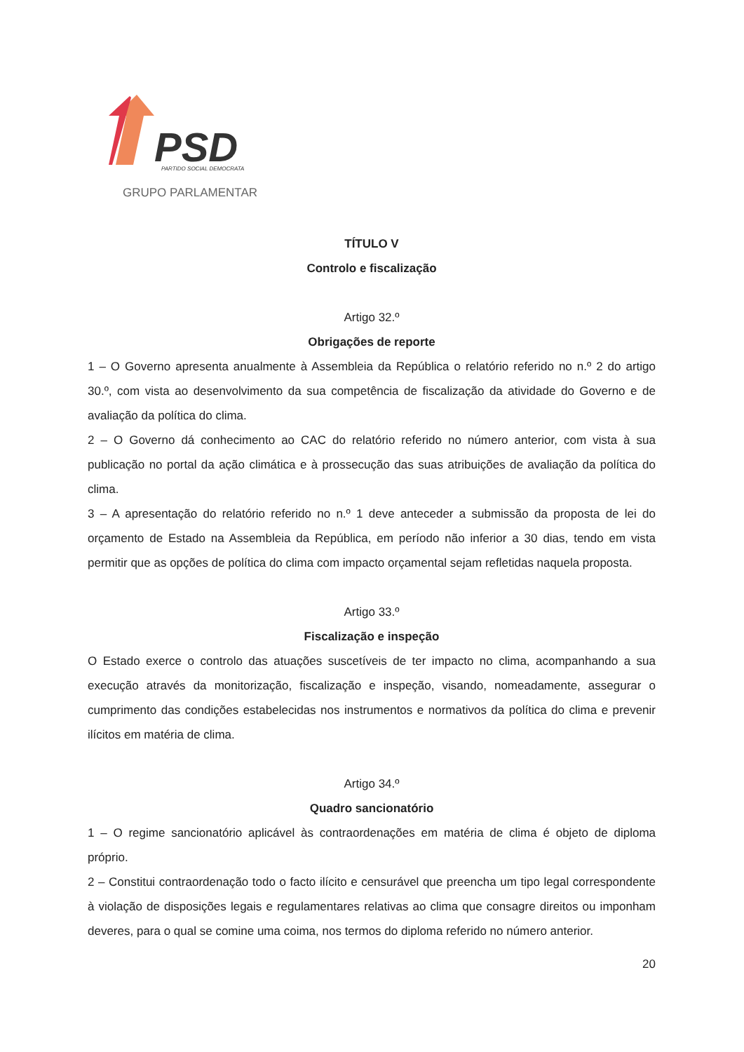PSD
PARTIDO SOCIAL DEMOCRATA
GRUPO PARLAMENTAR
TÍTULO V
Controlo e fiscalização
Artigo 32.º
Obrigações de reporte
1 – O Governo apresenta anualmente à Assembleia da República o relatório referido no n.º 2 do artigo 30.º, com vista ao desenvolvimento da sua competência de fiscalização da atividade do Governo e de avaliação da política do clima.
2 – O Governo dá conhecimento ao CAC do relatório referido no número anterior, com vista à sua publicação no portal da ação climática e à prossecução das suas atribuições de avaliação da política do clima.
3 – A apresentação do relatório referido no n.º 1 deve anteceder a submissão da proposta de lei do orçamento de Estado na Assembleia da República, em período não inferior a 30 dias, tendo em vista permitir que as opções de política do clima com impacto orçamental sejam refletidas naquela proposta.
Artigo 33.º
Fiscalização e inspeção
O Estado exerce o controlo das atuações suscetíveis de ter impacto no clima, acompanhando a sua execução através da monitorização, fiscalização e inspeção, visando, nomeadamente, assegurar o cumprimento das condições estabelecidas nos instrumentos e normativos da política do clima e prevenir ilícitos em matéria de clima.
Artigo 34.º
Quadro sancionatório
1 – O regime sancionatório aplicável às contraordenações em matéria de clima é objeto de diploma próprio.
2 – Constitui contraordenação todo o facto ilícito e censurável que preencha um tipo legal correspondente à violação de disposições legais e regulamentares relativas ao clima que consagre direitos ou imponham deveres, para o qual se comine uma coima, nos termos do diploma referido no número anterior.
20